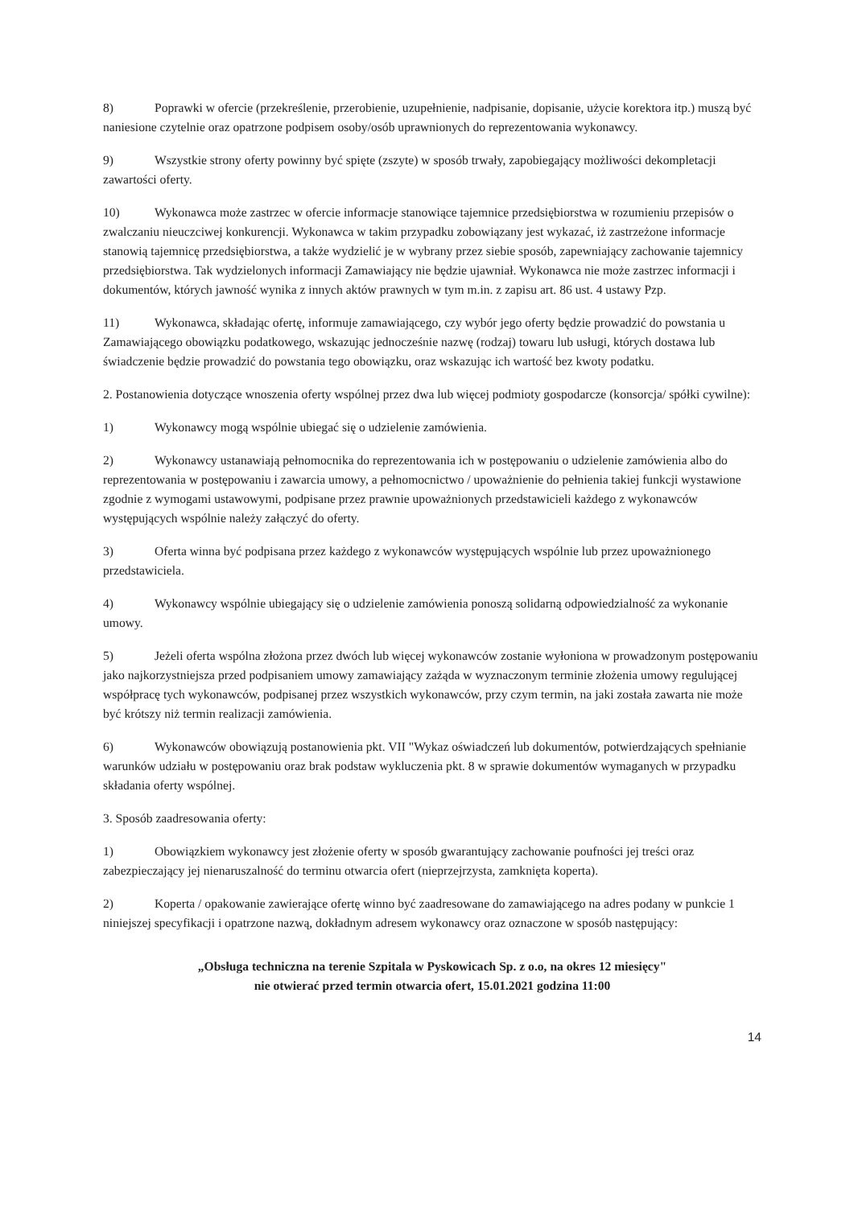8) Poprawki w ofercie (przekreślenie, przerobienie, uzupełnienie, nadpisanie, dopisanie, użycie korektora itp.) muszą być naniesione czytelnie oraz opatrzone podpisem osoby/osób uprawnionych do reprezentowania wykonawcy.
9) Wszystkie strony oferty powinny być spięte (zszyte) w sposób trwały, zapobiegający możliwości dekompletacji zawartości oferty.
10) Wykonawca może zastrzec w ofercie informacje stanowiące tajemnice przedsiębiorstwa w rozumieniu przepisów o zwalczaniu nieuczciwej konkurencji. Wykonawca w takim przypadku zobowiązany jest wykazać, iż zastrzeżone informacje stanowią tajemnicę przedsiębiorstwa, a także wydzielić je w wybrany przez siebie sposób, zapewniający zachowanie tajemnicy przedsiębiorstwa. Tak wydzielonych informacji Zamawiający nie będzie ujawniał. Wykonawca nie może zastrzec informacji i dokumentów, których jawność wynika z innych aktów prawnych w tym m.in. z zapisu art. 86 ust. 4 ustawy Pzp.
11) Wykonawca, składając ofertę, informuje zamawiającego, czy wybór jego oferty będzie prowadzić do powstania u Zamawiającego obowiązku podatkowego, wskazując jednocześnie nazwę (rodzaj) towaru lub usługi, których dostawa lub świadczenie będzie prowadzić do powstania tego obowiązku, oraz wskazując ich wartość bez kwoty podatku.
2. Postanowienia dotyczące wnoszenia oferty wspólnej przez dwa lub więcej podmioty gospodarcze (konsorcja/ spółki cywilne):
1) Wykonawcy mogą wspólnie ubiegać się o udzielenie zamówienia.
2) Wykonawcy ustanawiają pełnomocnika do reprezentowania ich w postępowaniu o udzielenie zamówienia albo do reprezentowania w postępowaniu i zawarcia umowy, a pełnomocnictwo / upoważnienie do pełnienia takiej funkcji wystawione zgodnie z wymogami ustawowymi, podpisane przez prawnie upoważnionych przedstawicieli każdego z wykonawców występujących wspólnie należy załączyć do oferty.
3) Oferta winna być podpisana przez każdego z wykonawców występujących wspólnie lub przez upoważnionego przedstawiciela.
4) Wykonawcy wspólnie ubiegający się o udzielenie zamówienia ponoszą solidarną odpowiedzialność za wykonanie umowy.
5) Jeżeli oferta wspólna złożona przez dwóch lub więcej wykonawców zostanie wyłoniona w prowadzonym postępowaniu jako najkorzystniejsza przed podpisaniem umowy zamawiający zażąda w wyznaczonym terminie złożenia umowy regulującej współpracę tych wykonawców, podpisanej przez wszystkich wykonawców, przy czym termin, na jaki została zawarta nie może być krótszy niż termin realizacji zamówienia.
6) Wykonawców obowiązują postanowienia pkt. VII "Wykaz oświadczeń lub dokumentów, potwierdzających spełnianie warunków udziału w postępowaniu oraz brak podstaw wykluczenia pkt. 8 w sprawie dokumentów wymaganych w przypadku składania oferty wspólnej.
3. Sposób zaadresowania oferty:
1) Obowiązkiem wykonawcy jest złożenie oferty w sposób gwarantujący zachowanie poufności jej treści oraz zabezpieczający jej nienaruszalność do terminu otwarcia ofert (nieprzejrzysta, zamknięta koperta).
2) Koperta / opakowanie zawierające ofertę winno być zaadresowane do zamawiającego na adres podany w punkcie 1 niniejszej specyfikacji i opatrzone nazwą, dokładnym adresem wykonawcy oraz oznaczone w sposób następujący:
„Obsługa techniczna na terenie Szpitala w Pyskowicach Sp. z o.o, na okres 12 miesięcy"
nie otwierać przed termin otwarcia ofert, 15.01.2021 godzina 11:00
14